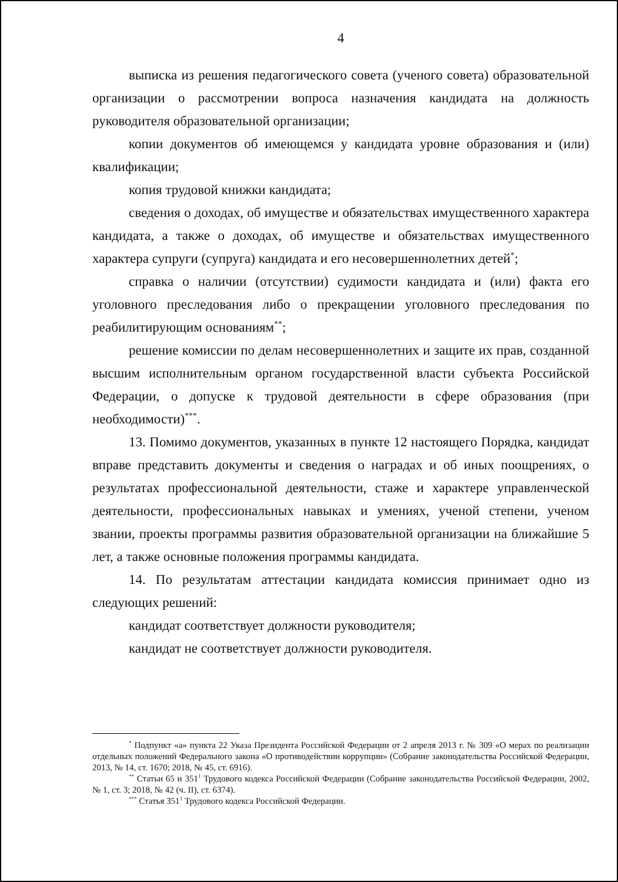4
выписка из решения педагогического совета (ученого совета) образовательной организации о рассмотрении вопроса назначения кандидата на должность руководителя образовательной организации;
копии документов об имеющемся у кандидата уровне образования и (или) квалификации;
копия трудовой книжки кандидата;
сведения о доходах, об имуществе и обязательствах имущественного характера кандидата, а также о доходах, об имуществе и обязательствах имущественного характера супруги (супруга) кандидата и его несовершеннолетних детей<sup>*</sup>;
справка о наличии (отсутствии) судимости кандидата и (или) факта его уголовного преследования либо о прекращении уголовного преследования по реабилитирующим основаниям<sup>**</sup>;
решение комиссии по делам несовершеннолетних и защите их прав, созданной высшим исполнительным органом государственной власти субъекта Российской Федерации, о допуске к трудовой деятельности в сфере образования (при необходимости)<sup>***</sup>.
13. Помимо документов, указанных в пункте 12 настоящего Порядка, кандидат вправе представить документы и сведения о наградах и об иных поощрениях, о результатах профессиональной деятельности, стаже и характере управленческой деятельности, профессиональных навыках и умениях, ученой степени, ученом звании, проекты программы развития образовательной организации на ближайшие 5 лет, а также основные положения программы кандидата.
14. По результатам аттестации кандидата комиссия принимает одно из следующих решений:
кандидат соответствует должности руководителя;
кандидат не соответствует должности руководителя.
<sup>*</sup> Подпункт «а» пункта 22 Указа Президента Российской Федерации от 2 апреля 2013 г. № 309 «О мерах по реализации отдельных положений Федерального закона «О противодействии коррупции» (Собрание законодательства Российской Федерации, 2013, № 14, ст. 1670; 2018, № 45, ст. 6916).
<sup>**</sup> Статьи 65 и 351<sup>1</sup> Трудового кодекса Российской Федерации (Собрание законодательства Российской Федерации, 2002, № 1, ст. 3; 2018, № 42 (ч. II), ст. 6374).
<sup>***</sup> Статья 351<sup>1</sup> Трудового кодекса Российской Федерации.